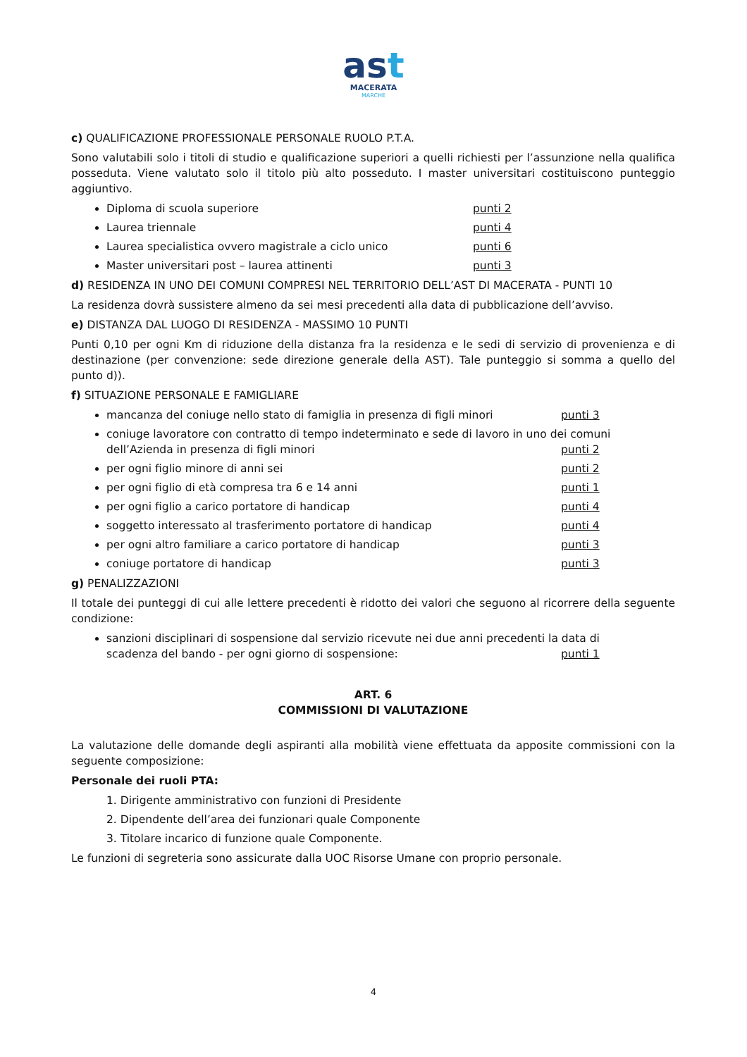ast
MACERATA
MARCHE
c) QUALIFICAZIONE PROFESSIONALE PERSONALE RUOLO P.T.A.
Sono valutabili solo i titoli di studio e qualificazione superiori a quelli richiesti per l’assunzione nella qualifica posseduta. Viene valutato solo il titolo più alto posseduto. I master universitari costituiscono punteggio aggiuntivo.
Diploma di scuola superiore punti 2
Laurea triennale punti 4
Laurea specialistica ovvero magistrale a ciclo unico punti 6
Master universitari post – laurea attinenti punti 3
d) RESIDENZA IN UNO DEI COMUNI COMPRESI NEL TERRITORIO DELL’AST DI MACERATA - PUNTI 10
La residenza dovrà sussistere almeno da sei mesi precedenti alla data di pubblicazione dell’avviso.
e) DISTANZA DAL LUOGO DI RESIDENZA - MASSIMO 10 PUNTI
Punti 0,10 per ogni Km di riduzione della distanza fra la residenza e le sedi di servizio di provenienza e di destinazione (per convenzione: sede direzione generale della AST). Tale punteggio si somma a quello del punto d)).
f) SITUAZIONE PERSONALE E FAMIGLIARE
mancanza del coniuge nello stato di famiglia in presenza di figli minori punti 3
coniuge lavoratore con contratto di tempo indeterminato e sede di lavoro in uno dei comuni
dell’Azienda in presenza di figli minori punti 2
per ogni figlio minore di anni sei punti 2
per ogni figlio di età compresa tra 6 e 14 anni punti 1
per ogni figlio a carico portatore di handicap punti 4
soggetto interessato al trasferimento portatore di handicap punti 4
per ogni altro familiare a carico portatore di handicap punti 3
coniuge portatore di handicap punti 3
g) PENALIZZAZIONI
Il totale dei punteggi di cui alle lettere precedenti è ridotto dei valori che seguono al ricorrere della seguente condizione:
sanzioni disciplinari di sospensione dal servizio ricevute nei due anni precedenti la data di
scadenza del bando - per ogni giorno di sospensione: punti 1
ART. 6
COMMISSIONI DI VALUTAZIONE
La valutazione delle domande degli aspiranti alla mobilità viene effettuata da apposite commissioni con la seguente composizione:
Personale dei ruoli PTA:
1. Dirigente amministrativo con funzioni di Presidente
2. Dipendente dell’area dei funzionari quale Componente
3. Titolare incarico di funzione quale Componente.
Le funzioni di segreteria sono assicurate dalla UOC Risorse Umane con proprio personale.
4